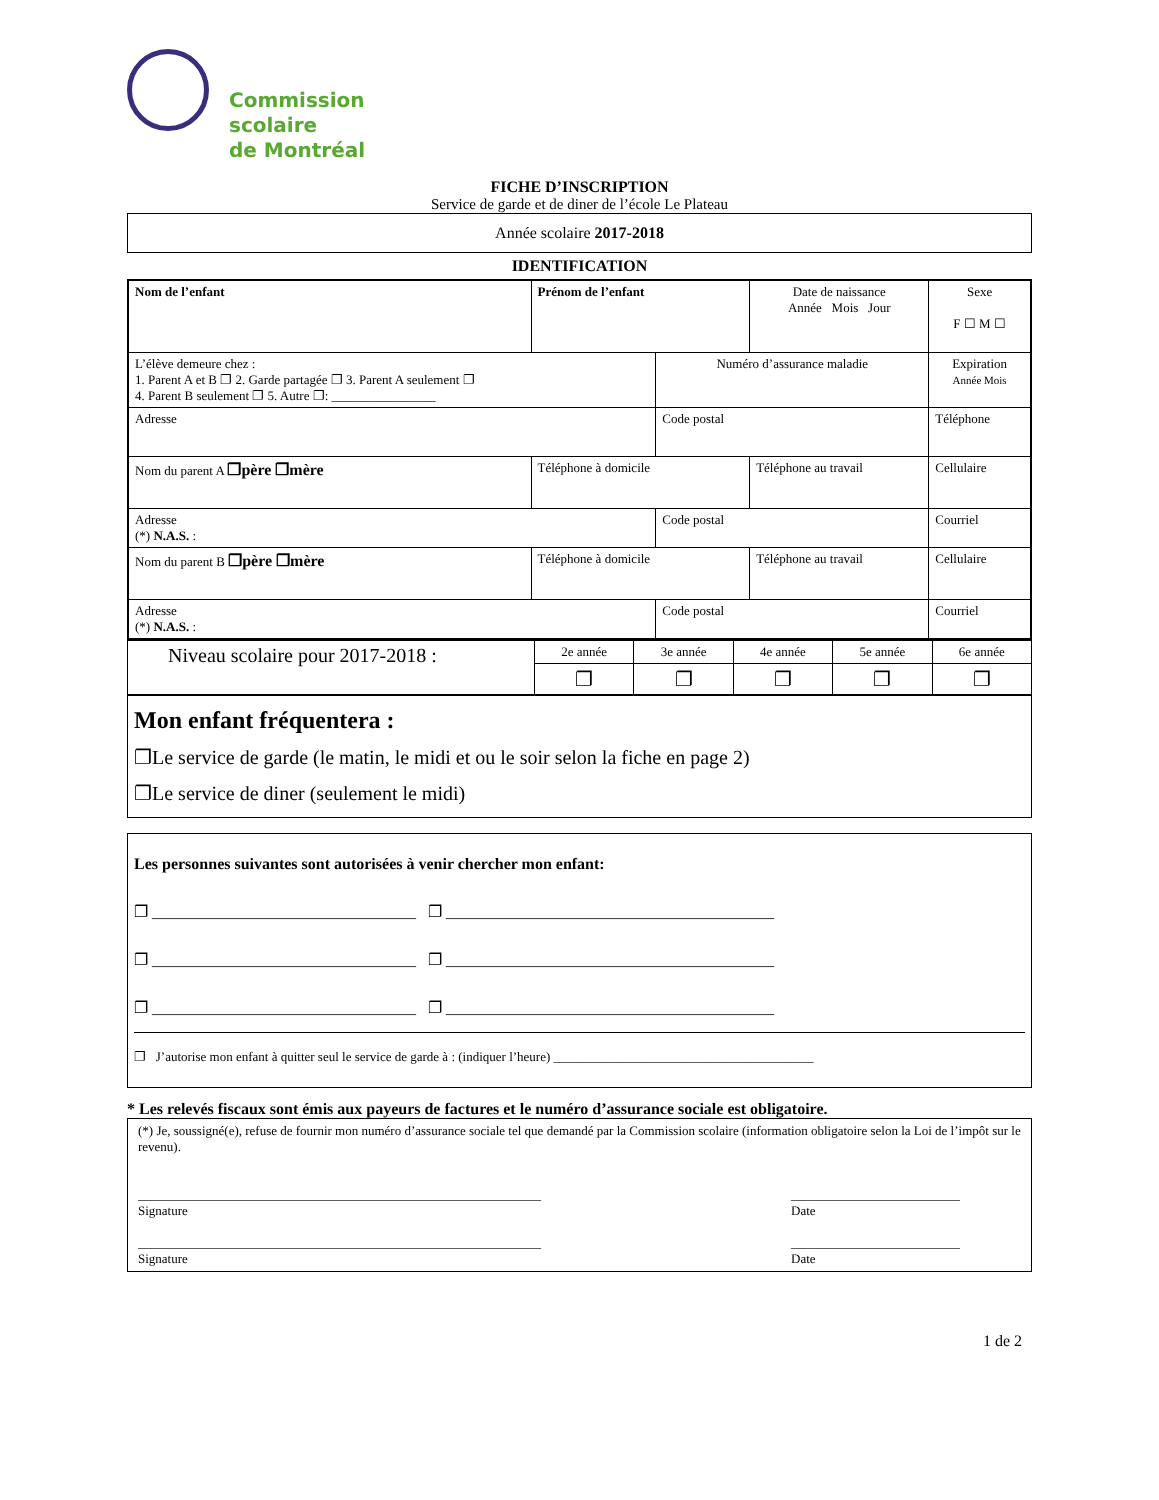Commission
scolaire
de Montréal
FICHE D’INSCRIPTION
Service de garde et de diner de l’école Le Plateau
Année scolaire 2017-2018
IDENTIFICATION
| Nom de l’enfant | Prénom de l’enfant | | Date de naissance Année Mois Jour | Sexe F ☐ M ☐ |
| L’élève demeure chez : 1. Parent A et B ❐ 2. Garde partagée ❐ 3. Parent A seulement ❐ 4. Parent B seulement ❐ 5. Autre ❐: ________________ | | Numéro d’assurance maladie | | Expiration Année Mois |
| Adresse | | Code postal | | Téléphone |
| Nom du parent A ❐père ❐mère | Téléphone à domicile | | Téléphone au travail | Cellulaire |
| Adresse (*) N.A.S. : | | Code postal | | Courriel |
| Nom du parent B ❐père ❐mère | Téléphone à domicile | | Téléphone au travail | Cellulaire |
| Adresse (*) N.A.S. : | | Code postal | | Courriel |
| Niveau scolaire pour 2017-2018 : | 2e année | 3e année | 4e année | 5e année | 6e année |
| | ❐ | ❐ | ❐ | ❐ | ❐ |
Mon enfant fréquentera :
❐Le service de garde (le matin, le midi et ou le soir selon la fiche en page 2)
❐Le service de diner (seulement le midi)
Les personnes suivantes sont autorisées à venir chercher mon enfant:
❐ _________________________________ ❐ _________________________________________
❐ _________________________________ ❐ _________________________________________
❐ _________________________________ ❐ _________________________________________
❐ J’autorise mon enfant à quitter seul le service de garde à : (indiquer l’heure) ________________________________________
* Les relevés fiscaux sont émis aux payeurs de factures et le numéro d’assurance sociale est obligatoire.
(*) Je, soussigné(e), refuse de fournir mon numéro d’assurance sociale tel que demandé par la Commission scolaire (information obligatoire selon la Loi de l’impôt sur le revenu).
______________________________________________________________
Signature __________________________
Date
______________________________________________________________
Signature __________________________
Date
1 de 2